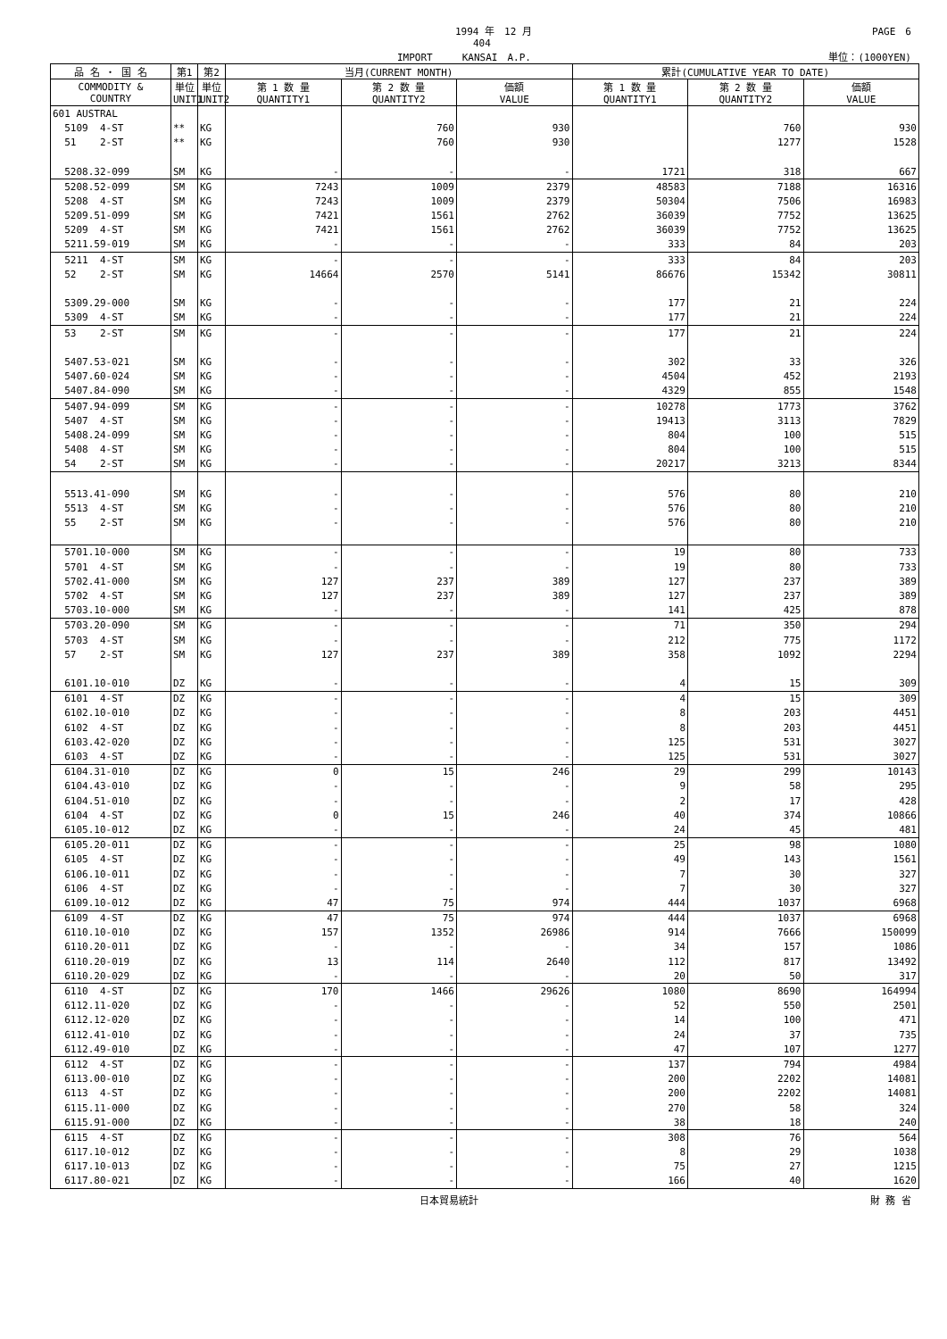1994 年　12 月 PAGE　6
404
IMPORT　　　KANSAI　A.P. 単位：(1000YEN)
| 品 名 ・ 国 名 | 第1 | 第2 | 当月(CURRENT MONTH) | | | 累計(CUMULATIVE YEAR TO DATE) | | |
| --- | --- | --- | --- | --- | --- | --- | --- | --- |
| COMMODITY & COUNTRY | 単位 UNIT1 | 単位 UNIT2 | 第 1 数 量 QUANTITY1 | 第 2 数 量 QUANTITY2 | 価額 VALUE | 第 1 数 量 QUANTITY1 | 第 2 数 量 QUANTITY2 | 価額 VALUE |
| 601 AUSTRAL | | | | | | | | |
| 5109 4-ST | ** | KG | | 760 | 930 | | 760 | 930 |
| 51 2-ST | ** | KG | | 760 | 930 | | 1277 | 1528 |
| 5208.32-099 | SM | KG | - | - | - | 1721 | 318 | 667 |
| 5208.52-099 | SM | KG | 7243 | 1009 | 2379 | 48583 | 7188 | 16316 |
| 5208 4-ST | SM | KG | 7243 | 1009 | 2379 | 50304 | 7506 | 16983 |
| 5209.51-099 | SM | KG | 7421 | 1561 | 2762 | 36039 | 7752 | 13625 |
| 5209 4-ST | SM | KG | 7421 | 1561 | 2762 | 36039 | 7752 | 13625 |
| 5211.59-019 | SM | KG | - | - | - | 333 | 84 | 203 |
| 5211 4-ST | SM | KG | - | - | - | 333 | 84 | 203 |
| 52 2-ST | SM | KG | 14664 | 2570 | 5141 | 86676 | 15342 | 30811 |
| 5309.29-000 | SM | KG | - | - | - | 177 | 21 | 224 |
| 5309 4-ST | SM | KG | - | - | - | 177 | 21 | 224 |
| 53 2-ST | SM | KG | - | - | - | 177 | 21 | 224 |
| 5407.53-021 | SM | KG | - | - | - | 302 | 33 | 326 |
| 5407.60-024 | SM | KG | - | - | - | 4504 | 452 | 2193 |
| 5407.84-090 | SM | KG | - | - | - | 4329 | 855 | 1548 |
| 5407.94-099 | SM | KG | - | - | - | 10278 | 1773 | 3762 |
| 5407 4-ST | SM | KG | - | - | - | 19413 | 3113 | 7829 |
| 5408.24-099 | SM | KG | - | - | - | 804 | 100 | 515 |
| 5408 4-ST | SM | KG | - | - | - | 804 | 100 | 515 |
| 54 2-ST | SM | KG | - | - | - | 20217 | 3213 | 8344 |
| 5513.41-090 | SM | KG | - | - | - | 576 | 80 | 210 |
| 5513 4-ST | SM | KG | - | - | - | 576 | 80 | 210 |
| 55 2-ST | SM | KG | - | - | - | 576 | 80 | 210 |
| 5701.10-000 | SM | KG | - | - | - | 19 | 80 | 733 |
| 5701 4-ST | SM | KG | - | - | - | 19 | 80 | 733 |
| 5702.41-000 | SM | KG | 127 | 237 | 389 | 127 | 237 | 389 |
| 5702 4-ST | SM | KG | 127 | 237 | 389 | 127 | 237 | 389 |
| 5703.10-000 | SM | KG | - | - | - | 141 | 425 | 878 |
| 5703.20-090 | SM | KG | - | - | - | 71 | 350 | 294 |
| 5703 4-ST | SM | KG | - | - | - | 212 | 775 | 1172 |
| 57 2-ST | SM | KG | 127 | 237 | 389 | 358 | 1092 | 2294 |
| 6101.10-010 | DZ | KG | - | - | - | 4 | 15 | 309 |
| 6101 4-ST | DZ | KG | - | - | - | 4 | 15 | 309 |
| 6102.10-010 | DZ | KG | - | - | - | 8 | 203 | 4451 |
| 6102 4-ST | DZ | KG | - | - | - | 8 | 203 | 4451 |
| 6103.42-020 | DZ | KG | - | - | - | 125 | 531 | 3027 |
| 6103 4-ST | DZ | KG | - | - | - | 125 | 531 | 3027 |
| 6104.31-010 | DZ | KG | 0 | 15 | 246 | 29 | 299 | 10143 |
| 6104.43-010 | DZ | KG | - | - | - | 9 | 58 | 295 |
| 6104.51-010 | DZ | KG | - | - | - | 2 | 17 | 428 |
| 6104 4-ST | DZ | KG | 0 | 15 | 246 | 40 | 374 | 10866 |
| 6105.10-012 | DZ | KG | - | - | - | 24 | 45 | 481 |
| 6105.20-011 | DZ | KG | - | - | - | 25 | 98 | 1080 |
| 6105 4-ST | DZ | KG | - | - | - | 49 | 143 | 1561 |
| 6106.10-011 | DZ | KG | - | - | - | 7 | 30 | 327 |
| 6106 4-ST | DZ | KG | - | - | - | 7 | 30 | 327 |
| 6109.10-012 | DZ | KG | 47 | 75 | 974 | 444 | 1037 | 6968 |
| 6109 4-ST | DZ | KG | 47 | 75 | 974 | 444 | 1037 | 6968 |
| 6110.10-010 | DZ | KG | 157 | 1352 | 26986 | 914 | 7666 | 150099 |
| 6110.20-011 | DZ | KG | - | - | - | 34 | 157 | 1086 |
| 6110.20-019 | DZ | KG | 13 | 114 | 2640 | 112 | 817 | 13492 |
| 6110.20-029 | DZ | KG | - | - | - | 20 | 50 | 317 |
| 6110 4-ST | DZ | KG | 170 | 1466 | 29626 | 1080 | 8690 | 164994 |
| 6112.11-020 | DZ | KG | - | - | - | 52 | 550 | 2501 |
| 6112.12-020 | DZ | KG | - | - | - | 14 | 100 | 471 |
| 6112.41-010 | DZ | KG | - | - | - | 24 | 37 | 735 |
| 6112.49-010 | DZ | KG | - | - | - | 47 | 107 | 1277 |
| 6112 4-ST | DZ | KG | - | - | - | 137 | 794 | 4984 |
| 6113.00-010 | DZ | KG | - | - | - | 200 | 2202 | 14081 |
| 6113 4-ST | DZ | KG | - | - | - | 200 | 2202 | 14081 |
| 6115.11-000 | DZ | KG | - | - | - | 270 | 58 | 324 |
| 6115.91-000 | DZ | KG | - | - | - | 38 | 18 | 240 |
| 6115 4-ST | DZ | KG | - | - | - | 308 | 76 | 564 |
| 6117.10-012 | DZ | KG | - | - | - | 8 | 29 | 1038 |
| 6117.10-013 | DZ | KG | - | - | - | 75 | 27 | 1215 |
| 6117.80-021 | DZ | KG | - | - | - | 166 | 40 | 1620 |
日本貿易統計 財 務 省